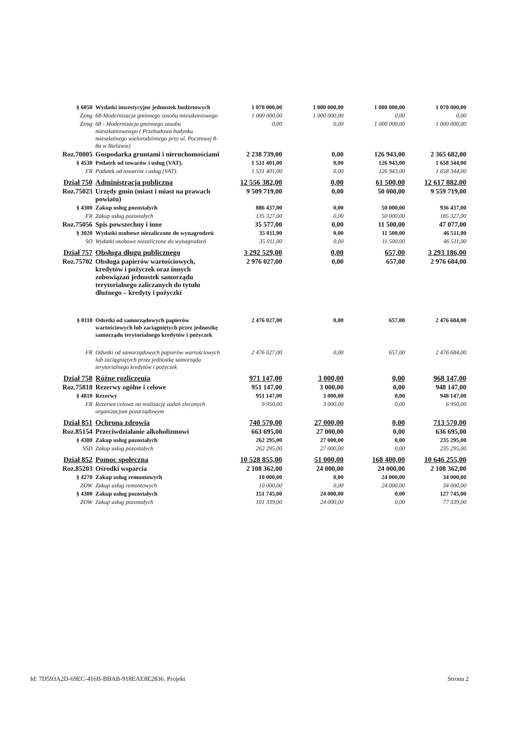| § 6050 | Wydatki inwestycyjne jednostek budżetowych | 1 070 000,00 | 1 000 000,00 | 1 000 000,00 | 1 070 000,00 |
| Zzmg | 68-Modernizacja gminnego zasobu mieszkaniowego | 1 000 000,00 | 1 000 000,00 | 0,00 | 0,00 |
| Zzmg | 68 - Modernizacja gminnego zasobu mieszkaniowewgo ( Przebudowa budynku mieszkalnego wielorodzinnego przy ul. Pocztowej 8-8a w Bielawie) | 0,00 | 0,00 | 1 000 000,00 | 1 000 000,00 |
| Roz.70005 | Gospodarka gruntami i nieruchomościami | 2 238 739,00 | 0,00 | 126 943,00 | 2 365 682,00 |
| § 4530 | Podatek od towarów i usług (VAT). | 1 531 401,00 | 0,00 | 126 943,00 | 1 658 344,00 |
| FR | Podatek od towarów i usług (VAT). | 1 531 401,00 | 0,00 | 126 943,00 | 1 658 344,00 |
| Dział 750 | Administracja publiczna | 12 556 382,00 | 0,00 | 61 500,00 | 12 617 882,00 |
| Roz.75023 | Urzędy gmin (miast i miast na prawach powiatu) | 9 509 719,00 | 0,00 | 50 000,00 | 9 559 719,00 |
| § 4300 | Zakup usług pozostałych | 886 437,00 | 0,00 | 50 000,00 | 936 437,00 |
| FR | Zakup usług pozostałych | 135 327,00 | 0,00 | 50 000,00 | 185 327,00 |
| Roz.75056 | Spis powszechny i inne | 35 577,00 | 0,00 | 11 500,00 | 47 077,00 |
| § 3020 | Wydatki osobowe niezaliczone do wynagrodzeń | 35 011,00 | 0,00 | 11 500,00 | 46 511,00 |
| SO | Wydatki osobowe niezaliczone do wynagrodzeń | 35 011,00 | 0,00 | 11 500,00 | 46 511,00 |
| Dział 757 | Obsługa długu publicznego | 3 292 529,00 | 0,00 | 657,00 | 3 293 186,00 |
| Roz.75702 | Obsługa papierów wartościowych, kredytów i pożyczek oraz innych zobowiązań jednostek samorządu terytorialnego zaliczanych do tytułu dłużnego – kredyty i pożyczki | 2 976 027,00 | 0,00 | 657,00 | 2 976 684,00 |
| § 8110 | Odsetki od samorządowych papierów wartościowych lub zaciągniętych przez jednostkę samorządu terytorialnego kredytów i pożyczek | 2 476 027,00 | 0,00 | 657,00 | 2 476 684,00 |
| FR | Odsetki od samorządowych papierów wartościowych lub zaciągniętych przez jednostkę samorządu terytorialnego kredytów i pożyczek | 2 476 027,00 | 0,00 | 657,00 | 2 476 684,00 |
| Dział 758 | Różne rozliczenia | 971 147,00 | 3 000,00 | 0,00 | 968 147,00 |
| Roz.75818 | Rezerwy ogólne i celowe | 951 147,00 | 3 000,00 | 0,00 | 948 147,00 |
| § 4810 | Rezerwy | 951 147,00 | 3 000,00 | 0,00 | 948 147,00 |
| FR | Rezerwa celowa na realizację zadań zleconych organizacjom pozarządowym | 9 950,00 | 3 000,00 | 0,00 | 6 950,00 |
| Dział 851 | Ochrona zdrowia | 740 570,00 | 27 000,00 | 0,00 | 713 570,00 |
| Roz.85154 | Przeciwdziałanie alkoholizmowi | 663 695,00 | 27 000,00 | 0,00 | 636 695,00 |
| § 4300 | Zakup usług pozostałych | 262 295,00 | 27 000,00 | 0,00 | 235 295,00 |
| SSD | Zakup usług pozostałych | 262 295,00 | 27 000,00 | 0,00 | 235 295,00 |
| Dział 852 | Pomoc społeczna | 10 528 855,00 | 51 000,00 | 168 400,00 | 10 646 255,00 |
| Roz.85203 | Ośrodki wsparcia | 2 108 362,00 | 24 000,00 | 24 000,00 | 2 108 362,00 |
| § 4270 | Zakup usług remontowych | 10 000,00 | 0,00 | 24 000,00 | 34 000,00 |
| ZOW | Zakup usług remontowych | 10 000,00 | 0,00 | 24 000,00 | 34 000,00 |
| § 4300 | Zakup usług pozostałych | 151 745,00 | 24 000,00 | 0,00 | 127 745,00 |
| ZOW | Zakup usług pozostałych | 101 339,00 | 24 000,00 | 0,00 | 77 339,00 |
Id: 7D593A2D-69EC-416B-BBAB-918EAE8E2836. Projekt Strona 2